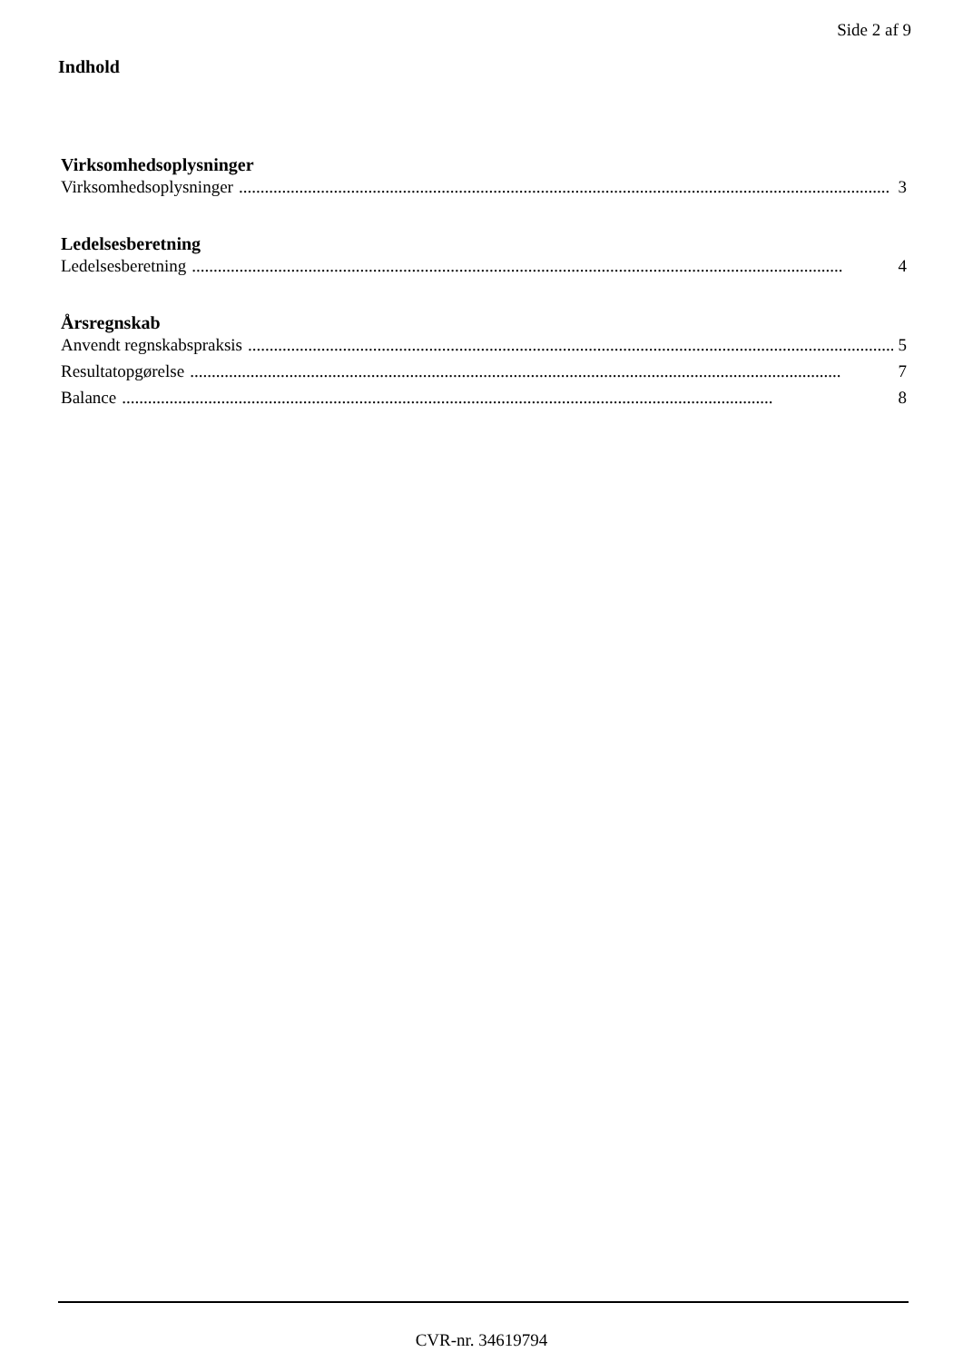Side 2 af 9
Indhold
Virksomhedsoplysninger
Virksomhedsoplysninger....................................................................................................................................................... 3
Ledelsesberetning
Ledelsesberetning....................................................................................................................................................... 4
Årsregnskab
Anvendt regnskabspraksis....................................................................................................................................................... 5
Resultatopgørelse....................................................................................................................................................... 7
Balance....................................................................................................................................................... 8
CVR-nr. 34619794